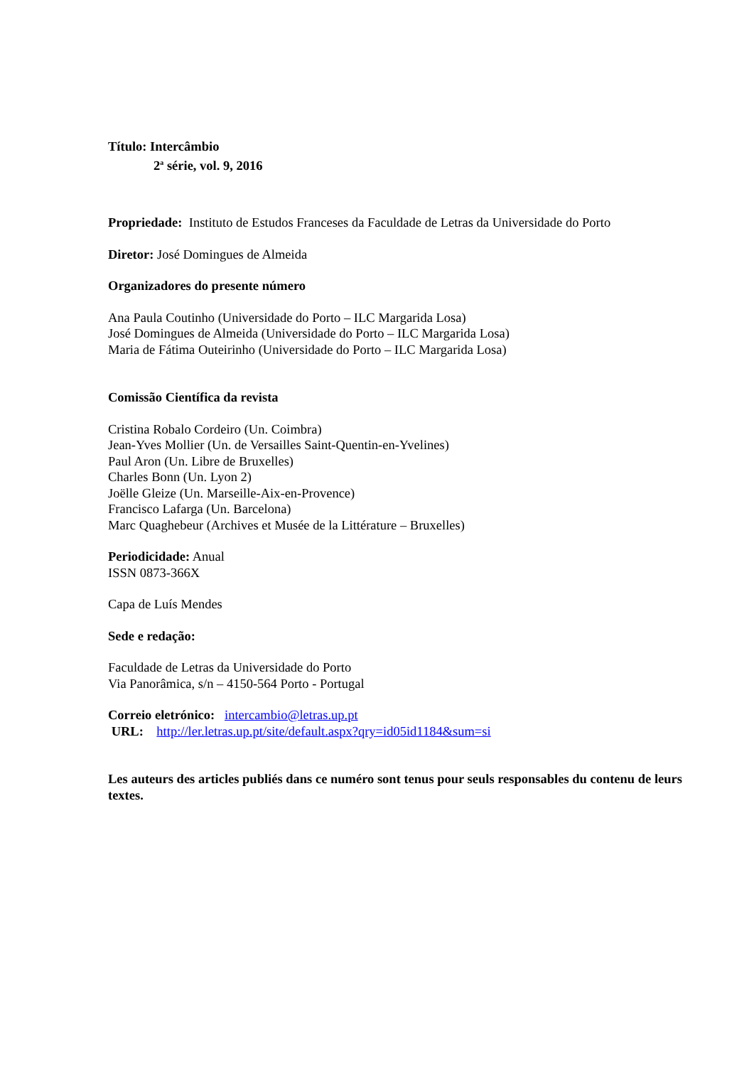Título: Intercâmbio
2<sup>a</sup> série, vol. 9, 2016
Propriedade: Instituto de Estudos Franceses da Faculdade de Letras da Universidade do Porto
Diretor: José Domingues de Almeida
Organizadores do presente número
Ana Paula Coutinho (Universidade do Porto – ILC Margarida Losa)
José Domingues de Almeida (Universidade do Porto – ILC Margarida Losa)
Maria de Fátima Outeirinho (Universidade do Porto – ILC Margarida Losa)
Comissão Científica da revista
Cristina Robalo Cordeiro (Un. Coimbra)
Jean-Yves Mollier (Un. de Versailles Saint-Quentin-en-Yvelines)
Paul Aron (Un. Libre de Bruxelles)
Charles Bonn (Un. Lyon 2)
Joëlle Gleize (Un. Marseille-Aix-en-Provence)
Francisco Lafarga (Un. Barcelona)
Marc Quaghebeur (Archives et Musée de la Littérature – Bruxelles)
Periodicidade: Anual
ISSN 0873-366X
Capa de Luís Mendes
Sede e redação:
Faculdade de Letras da Universidade do Porto
Via Panorâmica, s/n – 4150-564 Porto - Portugal
Correio eletrónico: intercambio@letras.up.pt
URL: http://ler.letras.up.pt/site/default.aspx?qry=id05id1184&sum=si
Les auteurs des articles publiés dans ce numéro sont tenus pour seuls responsables du contenu de leurs textes.